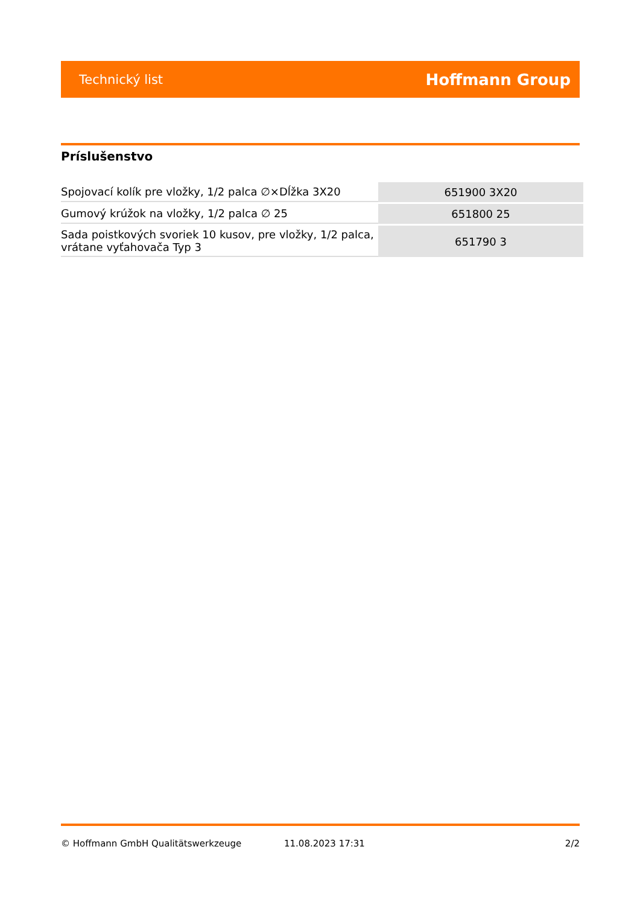Technický list Hoffmann Group
Príslušenstvo
| Spojovací kolík pre vložky, 1/2 palca ∅×Dĺžka 3X20 | 651900 3X20 |
| Gumový krúžok na vložky, 1/2 palca ∅ 25 | 651800 25 |
| Sada poistkových svoriek 10 kusov, pre vložky, 1/2 palca, vrátane vyťahovača Typ 3 | 651790 3 |
© Hoffmann GmbH Qualitätswerkzeuge 11.08.2023 17:31 2/2